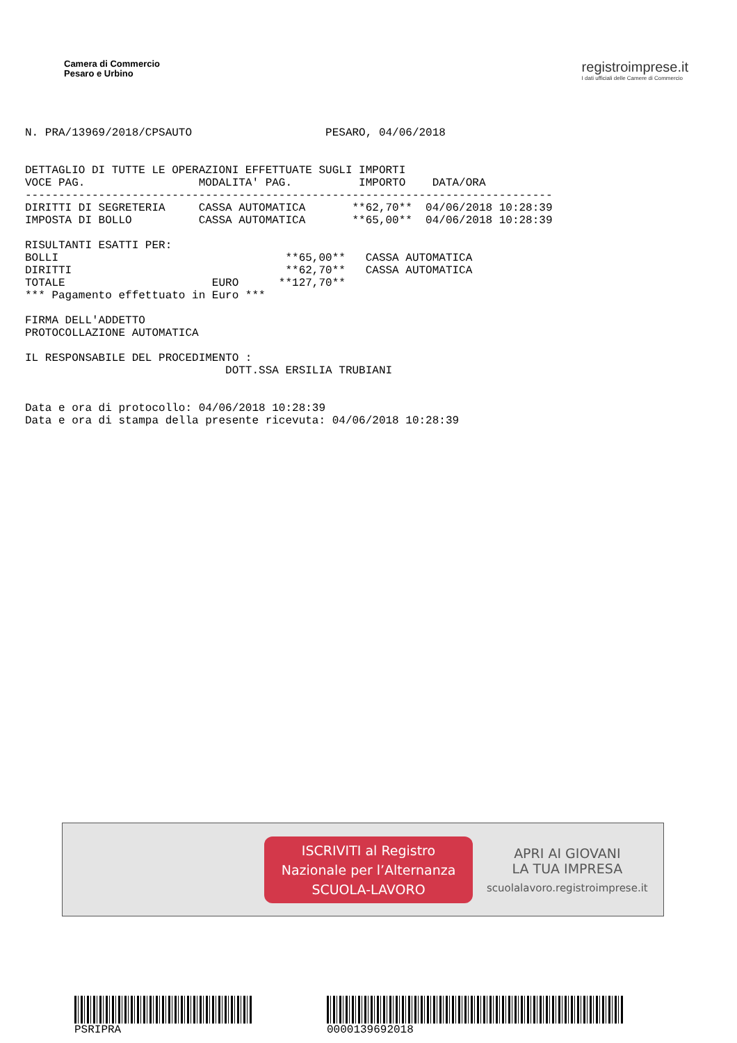Camera di Commercio
Pesaro e Urbino
registroimprese.it
I dati ufficiali delle Camere di Commercio
N. PRA/13969/2018/CPSAUTO                    PESARO, 04/06/2018


DETTAGLIO DI TUTTE LE OPERAZIONI EFFETTUATE SUGLI IMPORTI
VOCE PAG.                 MODALITA' PAG.          IMPORTO    DATA/ORA
-------------------------------------------------------------------------------
DIRITTI DI SEGRETERIA     CASSA AUTOMATICA       **62,70**  04/06/2018 10:28:39
IMPOSTA DI BOLLO          CASSA AUTOMATICA       **65,00**  04/06/2018 10:28:39

RISULTANTI ESATTI PER:
BOLLI                                  **65,00**   CASSA AUTOMATICA
DIRITTI                                **62,70**   CASSA AUTOMATICA
TOTALE                      EURO      **127,70**
*** Pagamento effettuato in Euro ***

FIRMA DELL'ADDETTO
PROTOCOLLAZIONE AUTOMATICA

IL RESPONSABILE DEL PROCEDIMENTO :
                              DOTT.SSA ERSILIA TRUBIANI


Data e ora di protocollo: 04/06/2018 10:28:39
Data e ora di stampa della presente ricevuta: 04/06/2018 10:28:39
ISCRIVITI al Registro
Nazionale per l’Alternanza
SCUOLA-LAVORO
APRI AI GIOVANI
LA TUA IMPRESA
scuolalavoro.registroimprese.it
PSRIPRA 0000139692018